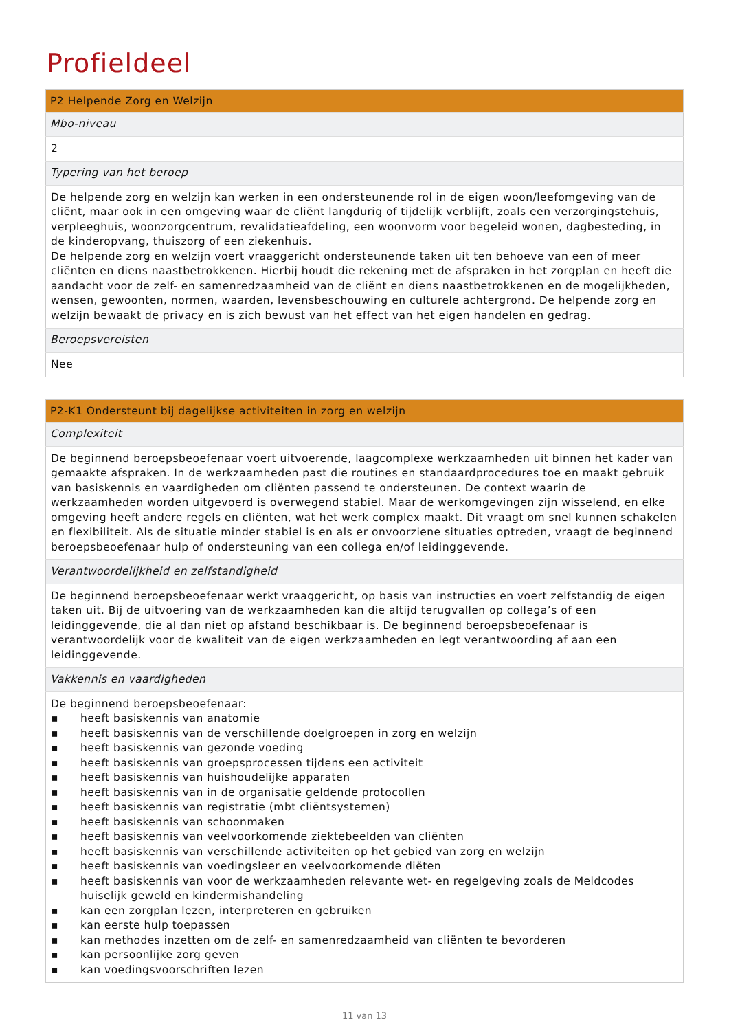Profieldeel
| P2 Helpende Zorg en Welzijn |
| --- |
| Mbo-niveau |
| 2 |
| Typering van het beroep |
| De helpende zorg en welzijn kan werken in een ondersteunende rol in de eigen woon/leefomgeving van de cliënt, maar ook in een omgeving waar de cliënt langdurig of tijdelijk verblijft, zoals een verzorgingstehuis, verpleeghuis, woonzorgcentrum, revalidatieafdeling, een woonvorm voor begeleid wonen, dagbesteding, in de kinderopvang, thuiszorg of een ziekenhuis. De helpende zorg en welzijn voert vraaggericht ondersteunende taken uit ten behoeve van een of meer cliënten en diens naastbetrokkenen. Hierbij houdt die rekening met de afspraken in het zorgplan en heeft die aandacht voor de zelf- en samenredzaamheid van de cliënt en diens naastbetrokkenen en de mogelijkheden, wensen, gewoonten, normen, waarden, levensbeschouwing en culturele achtergrond. De helpende zorg en welzijn bewaakt de privacy en is zich bewust van het effect van het eigen handelen en gedrag. |
| Beroepsvereisten |
| Nee |
| P2-K1 Ondersteunt bij dagelijkse activiteiten in zorg en welzijn |
| --- |
| Complexiteit |
| De beginnend beroepsbeoefenaar voert uitvoerende, laagcomplexe werkzaamheden uit binnen het kader van gemaakte afspraken. In de werkzaamheden past die routines en standaardprocedures toe en maakt gebruik van basiskennis en vaardigheden om cliënten passend te ondersteunen. De context waarin de werkzaamheden worden uitgevoerd is overwegend stabiel. Maar de werkomgevingen zijn wisselend, en elke omgeving heeft andere regels en cliënten, wat het werk complex maakt. Dit vraagt om snel kunnen schakelen en flexibiliteit. Als de situatie minder stabiel is en als er onvoorziene situaties optreden, vraagt de beginnend beroepsbeoefenaar hulp of ondersteuning van een collega en/of leidinggevende. |
| Verantwoordelijkheid en zelfstandigheid |
| De beginnend beroepsbeoefenaar werkt vraaggericht, op basis van instructies en voert zelfstandig de eigen taken uit. Bij de uitvoering van de werkzaamheden kan die altijd terugvallen op collega’s of een leidinggevende, die al dan niet op afstand beschikbaar is. De beginnend beroepsbeoefenaar is verantwoordelijk voor de kwaliteit van de eigen werkzaamheden en legt verantwoording af aan een leidinggevende. |
| Vakkennis en vaardigheden |
| De beginnend beroepsbeoefenaar: ▪ heeft basiskennis van anatomie ▪ heeft basiskennis van de verschillende doelgroepen in zorg en welzijn ▪ heeft basiskennis van gezonde voeding ▪ heeft basiskennis van groepsprocessen tijdens een activiteit ▪ heeft basiskennis van huishoudelijke apparaten ▪ heeft basiskennis van in de organisatie geldende protocollen ▪ heeft basiskennis van registratie (mbt cliëntsystemen) ▪ heeft basiskennis van schoonmaken ▪ heeft basiskennis van veelvoorkomende ziektebeelden van cliënten ▪ heeft basiskennis van verschillende activiteiten op het gebied van zorg en welzijn ▪ heeft basiskennis van voedingsleer en veelvoorkomende diëten ▪ heeft basiskennis van voor de werkzaamheden relevante wet- en regelgeving zoals de Meldcodes huiselijk geweld en kindermishandeling ▪ kan een zorgplan lezen, interpreteren en gebruiken ▪ kan eerste hulp toepassen ▪ kan methodes inzetten om de zelf- en samenredzaamheid van cliënten te bevorderen ▪ kan persoonlijke zorg geven ▪ kan voedingsvoorschriften lezen |
11 van 13